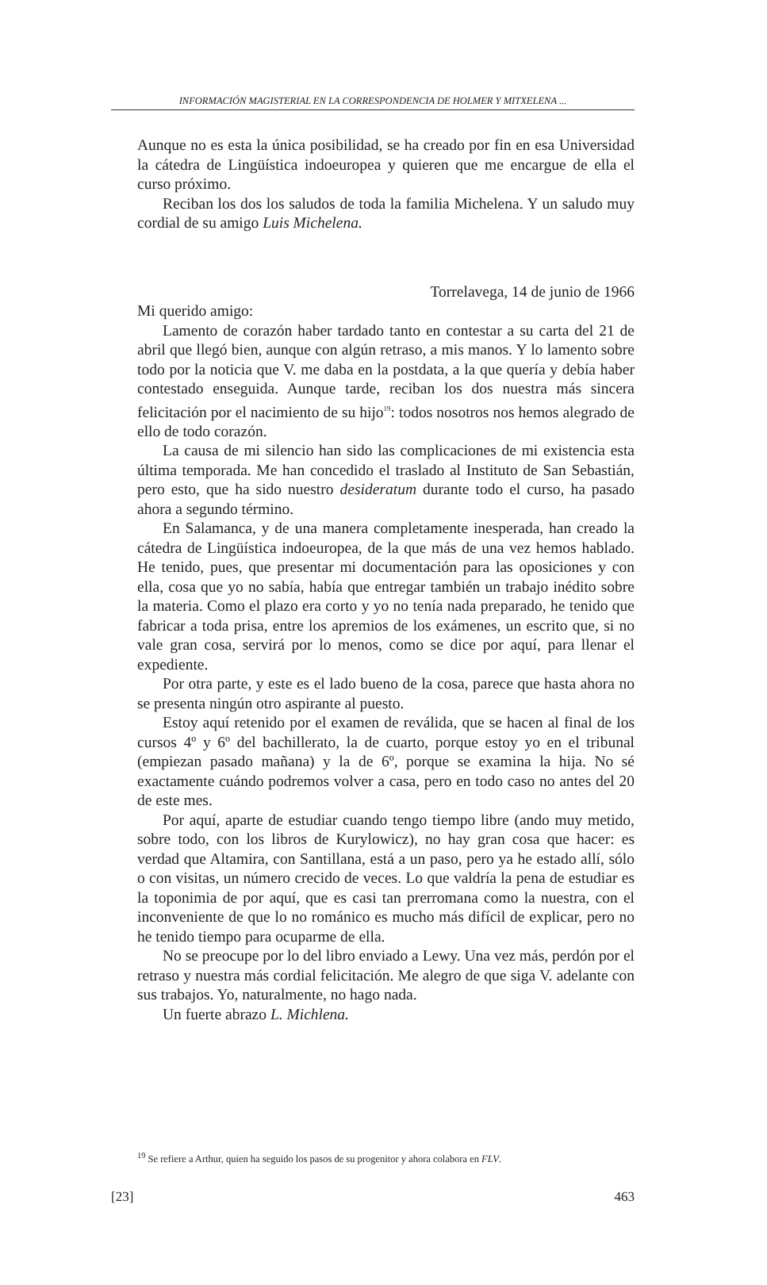INFORMACIÓN MAGISTERIAL EN LA CORRESPONDENCIA DE HOLMER Y MITXELENA ...
Aunque no es esta la única posibilidad, se ha creado por fin en esa Universidad la cátedra de Lingüística indoeuropea y quieren que me encargue de ella el curso próximo.
Reciban los dos los saludos de toda la familia Michelena. Y un saludo muy cordial de su amigo Luis Michelena.
Torrelavega, 14 de junio de 1966
Mi querido amigo:
Lamento de corazón haber tardado tanto en contestar a su carta del 21 de abril que llegó bien, aunque con algún retraso, a mis manos. Y lo lamento sobre todo por la noticia que V. me daba en la postdata, a la que quería y debía haber contestado enseguida. Aunque tarde, reciban los dos nuestra más sincera felicitación por el nacimiento de su hijo<sup>19</sup>: todos nosotros nos hemos alegrado de ello de todo corazón.
La causa de mi silencio han sido las complicaciones de mi existencia esta última temporada. Me han concedido el traslado al Instituto de San Sebastián, pero esto, que ha sido nuestro desideratum durante todo el curso, ha pasado ahora a segundo término.
En Salamanca, y de una manera completamente inesperada, han creado la cátedra de Lingüística indoeuropea, de la que más de una vez hemos hablado. He tenido, pues, que presentar mi documentación para las oposiciones y con ella, cosa que yo no sabía, había que entregar también un trabajo inédito sobre la materia. Como el plazo era corto y yo no tenía nada preparado, he tenido que fabricar a toda prisa, entre los apremios de los exámenes, un escrito que, si no vale gran cosa, servirá por lo menos, como se dice por aquí, para llenar el expediente.
Por otra parte, y este es el lado bueno de la cosa, parece que hasta ahora no se presenta ningún otro aspirante al puesto.
Estoy aquí retenido por el examen de reválida, que se hacen al final de los cursos 4º y 6º del bachillerato, la de cuarto, porque estoy yo en el tribunal (empiezan pasado mañana) y la de 6º, porque se examina la hija. No sé exactamente cuándo podremos volver a casa, pero en todo caso no antes del 20 de este mes.
Por aquí, aparte de estudiar cuando tengo tiempo libre (ando muy metido, sobre todo, con los libros de Kurylowicz), no hay gran cosa que hacer: es verdad que Altamira, con Santillana, está a un paso, pero ya he estado allí, sólo o con visitas, un número crecido de veces. Lo que valdría la pena de estudiar es la toponimia de por aquí, que es casi tan prerromana como la nuestra, con el inconveniente de que lo no románico es mucho más difícil de explicar, pero no he tenido tiempo para ocuparme de ella.
No se preocupe por lo del libro enviado a Lewy. Una vez más, perdón por el retraso y nuestra más cordial felicitación. Me alegro de que siga V. adelante con sus trabajos. Yo, naturalmente, no hago nada.
Un fuerte abrazo L. Michlena.
<sup>19</sup> Se refiere a Arthur, quien ha seguido los pasos de su progenitor y ahora colabora en FLV.
[23] 463